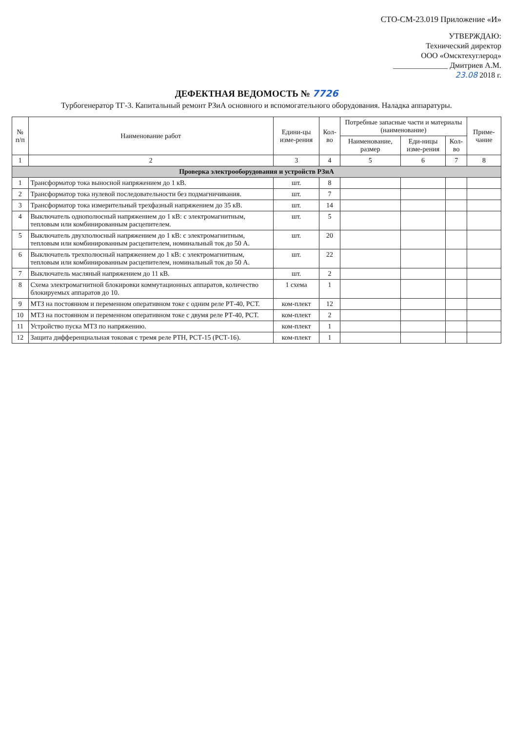СТО-СМ-23.019 Приложение «И»
УТВЕРЖДАЮ:
Технический директор
ООО «Омсктехуглерод»
______________ Дмитриев А.М.
23.08 2018 г.
ДЕФЕКТНАЯ ВЕДОМОСТЬ № 7726
Турбогенератор ТГ-3. Капитальный ремонт РЗиА основного и вспомогательного оборудования. Наладка аппаратуры.
| № п/п | Наименование работ | Едини-цы изме-рения | Кол-во | Потребные запасные части и материалы (наименование) | | | Приме-чание |
| --- | --- | --- | --- | --- | --- | --- | --- |
| | | | | Наименование, размер | Еди-ницы изме-рения | Кол-во | |
| 1 | 2 | 3 | 4 | 5 | 6 | 7 | 8 |
| Проверка электрооборудования и устройств РЗиА | | | | | | | |
| 1 | Трансформатор тока выносной напряжением до 1 кВ. | шт. | 8 | | | | |
| 2 | Трансформатор тока нулевой последовательности без подмагничивания. | шт. | 7 | | | | |
| 3 | Трансформатор тока измерительный трехфазный напряжением до 35 кВ. | шт. | 14 | | | | |
| 4 | Выключатель однополюсный напряжением до 1 кВ: с электромагнитным, тепловым или комбинированным расцепителем. | шт. | 5 | | | | |
| 5 | Выключатель двухполюсный напряжением до 1 кВ: с электромагнитным, тепловым или комбинированным расцепителем, номинальный ток до 50 А. | шт. | 20 | | | | |
| 6 | Выключатель трехполюсный напряжением до 1 кВ: с электромагнитным, тепловым или комбинированным расцепителем, номинальный ток до 50 А. | шт. | 22 | | | | |
| 7 | Выключатель масляный напряжением до 11 кВ. | шт. | 2 | | | | |
| 8 | Схема электромагнитной блокировки коммутационных аппаратов, количество блокируемых аппаратов до 10. | 1 схема | 1 | | | | |
| 9 | МТЗ на постоянном и переменном оперативном токе с одним реле РТ-40, РСТ. | ком-плект | 12 | | | | |
| 10 | МТЗ на постоянном и переменном оперативном токе с двумя реле РТ-40, РСТ. | ком-плект | 2 | | | | |
| 11 | Устройство пуска МТЗ по напряжению. | ком-плект | 1 | | | | |
| 12 | Защита дифференциальная токовая с тремя реле РТН, РСТ-15 (РСТ-16). | ком-плект | 1 | | | | |